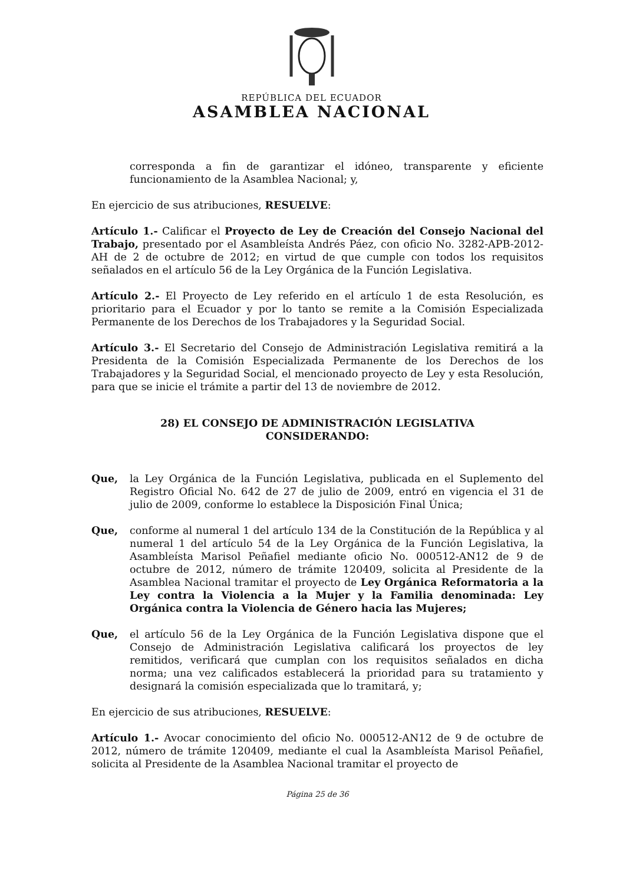REPÚBLICA DEL ECUADOR
ASAMBLEA NACIONAL
corresponda a fin de garantizar el idóneo, transparente y eficiente funcionamiento de la Asamblea Nacional; y,
En ejercicio de sus atribuciones, RESUELVE:
Artículo 1.- Calificar el Proyecto de Ley de Creación del Consejo Nacional del Trabajo, presentado por el Asambleísta Andrés Páez, con oficio No. 3282-APB-2012-AH de 2 de octubre de 2012; en virtud de que cumple con todos los requisitos señalados en el artículo 56 de la Ley Orgánica de la Función Legislativa.
Artículo 2.- El Proyecto de Ley referido en el artículo 1 de esta Resolución, es prioritario para el Ecuador y por lo tanto se remite a la Comisión Especializada Permanente de los Derechos de los Trabajadores y la Seguridad Social.
Artículo 3.- El Secretario del Consejo de Administración Legislativa remitirá a la Presidenta de la Comisión Especializada Permanente de los Derechos de los Trabajadores y la Seguridad Social, el mencionado proyecto de Ley y esta Resolución, para que se inicie el trámite a partir del 13 de noviembre de 2012.
28) EL CONSEJO DE ADMINISTRACIÓN LEGISLATIVA
CONSIDERANDO:
Que, la Ley Orgánica de la Función Legislativa, publicada en el Suplemento del Registro Oficial No. 642 de 27 de julio de 2009, entró en vigencia el 31 de julio de 2009, conforme lo establece la Disposición Final Única;
Que, conforme al numeral 1 del artículo 134 de la Constitución de la República y al numeral 1 del artículo 54 de la Ley Orgánica de la Función Legislativa, la Asambleísta Marisol Peñafiel mediante oficio No. 000512-AN12 de 9 de octubre de 2012, número de trámite 120409, solicita al Presidente de la Asamblea Nacional tramitar el proyecto de Ley Orgánica Reformatoria a la Ley contra la Violencia a la Mujer y la Familia denominada: Ley Orgánica contra la Violencia de Género hacia las Mujeres;
Que, el artículo 56 de la Ley Orgánica de la Función Legislativa dispone que el Consejo de Administración Legislativa calificará los proyectos de ley remitidos, verificará que cumplan con los requisitos señalados en dicha norma; una vez calificados establecerá la prioridad para su tratamiento y designará la comisión especializada que lo tramitará, y;
En ejercicio de sus atribuciones, RESUELVE:
Artículo 1.- Avocar conocimiento del oficio No. 000512-AN12 de 9 de octubre de 2012, número de trámite 120409, mediante el cual la Asambleísta Marisol Peñafiel, solicita al Presidente de la Asamblea Nacional tramitar el proyecto de
Página 25 de 36